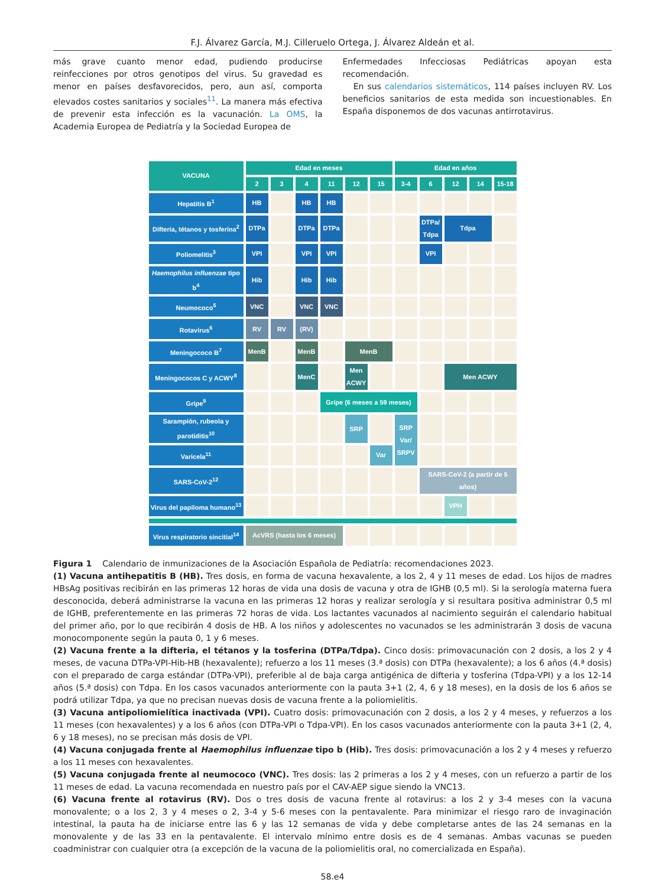F.J. Álvarez García, M.J. Cilleruelo Ortega, J. Álvarez Aldeán et al.
más grave cuanto menor edad, pudiendo producirse reinfecciones por otros genotipos del virus. Su gravedad es menor en países desfavorecidos, pero, aun así, comporta elevados costes sanitarios y sociales<sup>11</sup>. La manera más efectiva de prevenir esta infección es la vacunación. La OMS, la Academia Europea de Pediatría y la Sociedad Europea de
Enfermedades Infecciosas Pediátricas apoyan esta recomendación.
En sus calendarios sistemáticos, 114 países incluyen RV. Los beneficios sanitarios de esta medida son incuestionables. En España disponemos de dos vacunas antirrotavirus.
| VACUNA | Edad en meses | | | | | | Edad en años | | | | |
| --- | --- | --- | --- | --- | --- | --- | --- | --- | --- | --- | --- |
| | 2 | 3 | 4 | 11 | 12 | 15 | 3-4 | 6 | 12 | 14 | 15-18 |
| Hepatitis B<sup>1</sup> | HB | | HB | HB | | | | | | | |
| Difteria, tétanos y tosferina<sup>2</sup> | DTPa | | DTPa | DTPa | | | | DTPa/ Tdpa | Tdpa | | |
| Poliomelitis<sup>3</sup> | VPI | | VPI | VPI | | | | VPI | | | |
| Haemophilus influenzae tipo b<sup>4</sup> | Hib | | Hib | Hib | | | | | | | |
| Neumococo<sup>5</sup> | VNC | | VNC | VNC | | | | | | | |
| Rotavirus<sup>6</sup> | RV | RV | (RV) | | | | | | | | |
| Meningococo B<sup>7</sup> | MenB | | MenB | | MenB | | | | | | |
| Meningococos C y ACWY<sup>8</sup> | | | MenC | | Men ACWY | | | | Men ACWY | | |
| Gripe<sup>9</sup> | | | | Gripe (6 meses a 59 meses) | | | | | | | |
| Sarampión, rubeola y parotiditis<sup>10</sup> | | | | | SRP | | SRP Var/ SRPV | | | | |
| Varicela<sup>11</sup> | | | | | | Var | | | | | |
| SARS-CoV-2<sup>12</sup> | | | | | | | | SARS-CoV-2 (a partir de 5 años) | | | |
| Virus del papiloma humano<sup>13</sup> | | | | | | | | | VPH | | |
| Virus respiratorio sincitial<sup>14</sup> | AcVRS (hasta los 6 meses) | | | | | | | | | | |
Figura 1 Calendario de inmunizaciones de la Asociación Española de Pediatría: recomendaciones 2023.
(1) Vacuna antihepatitis B (HB). Tres dosis, en forma de vacuna hexavalente, a los 2, 4 y 11 meses de edad. Los hijos de madres HBsAg positivas recibirán en las primeras 12 horas de vida una dosis de vacuna y otra de IGHB (0,5 ml). Si la serología materna fuera desconocida, deberá administrarse la vacuna en las primeras 12 horas y realizar serología y si resultara positiva administrar 0,5 ml de IGHB, preferentemente en las primeras 72 horas de vida. Los lactantes vacunados al nacimiento seguirán el calendario habitual del primer año, por lo que recibirán 4 dosis de HB. A los niños y adolescentes no vacunados se les administrarán 3 dosis de vacuna monocomponente según la pauta 0, 1 y 6 meses.
(2) Vacuna frente a la difteria, el tétanos y la tosferina (DTPa/Tdpa). Cinco dosis: primovacunación con 2 dosis, a los 2 y 4 meses, de vacuna DTPa-VPI-Hib-HB (hexavalente); refuerzo a los 11 meses (3.ª dosis) con DTPa (hexavalente); a los 6 años (4.ª dosis) con el preparado de carga estándar (DTPa-VPI), preferible al de baja carga antigénica de difteria y tosferina (Tdpa-VPI) y a los 12-14 años (5.ª dosis) con Tdpa. En los casos vacunados anteriormente con la pauta 3+1 (2, 4, 6 y 18 meses), en la dosis de los 6 años se podrá utilizar Tdpa, ya que no precisan nuevas dosis de vacuna frente a la poliomielitis.
(3) Vacuna antipoliomielítica inactivada (VPI). Cuatro dosis: primovacunación con 2 dosis, a los 2 y 4 meses, y refuerzos a los 11 meses (con hexavalentes) y a los 6 años (con DTPa-VPI o Tdpa-VPI). En los casos vacunados anteriormente con la pauta 3+1 (2, 4, 6 y 18 meses), no se precisan más dosis de VPI.
(4) Vacuna conjugada frente al Haemophilus influenzae tipo b (Hib). Tres dosis: primovacunación a los 2 y 4 meses y refuerzo a los 11 meses con hexavalentes.
(5) Vacuna conjugada frente al neumococo (VNC). Tres dosis: las 2 primeras a los 2 y 4 meses, con un refuerzo a partir de los 11 meses de edad. La vacuna recomendada en nuestro país por el CAV-AEP sigue siendo la VNC13.
(6) Vacuna frente al rotavirus (RV). Dos o tres dosis de vacuna frente al rotavirus: a los 2 y 3-4 meses con la vacuna monovalente; o a los 2, 3 y 4 meses o 2, 3-4 y 5-6 meses con la pentavalente. Para minimizar el riesgo raro de invaginación intestinal, la pauta ha de iniciarse entre las 6 y las 12 semanas de vida y debe completarse antes de las 24 semanas en la monovalente y de las 33 en la pentavalente. El intervalo mínimo entre dosis es de 4 semanas. Ambas vacunas se pueden coadministrar con cualquier otra (a excepción de la vacuna de la poliomielitis oral, no comercializada en España).
58.e4